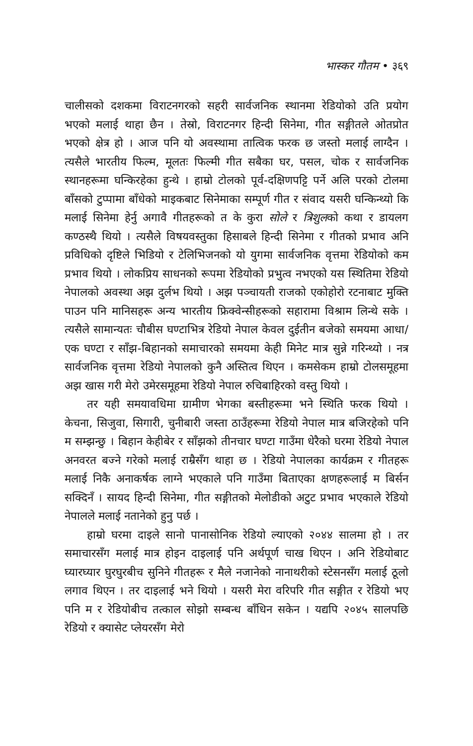भास्कर गौतम • ३६९
चालीसको दशकमा विराटनगरको सहरी सार्वजनिक स्थानमा रेडियोको उति प्रयोग भएको मलाई थाहा छैन । तेस्रो, विराटनगर हिन्दी सिनेमा, गीत सङ्गीतले ओतप्रोत भएको क्षेत्र हो । आज पनि यो अवस्थामा तात्विक फरक छ जस्तो मलाई लाग्दैन । त्यसैले भारतीय फिल्म, मूलतः फिल्मी गीत सबैका घर, पसल, चोक र सार्वजनिक स्थानहरूमा घन्किरहेका हुन्थे । हाम्रो टोलको पूर्व-दक्षिणपट्टि पर्ने अलि परको टोलमा बाँसको टुप्पामा बाँधेको माइकबाट सिनेमाका सम्पूर्ण गीत र संवाद यसरी घन्किन्थ्यो कि मलाई सिनेमा हेर्नु अगावै गीतहरूको त के कुरा सोले र त्रिशुलको कथा र डायलग कण्ठस्थै थियो । त्यसैले विषयवस्तुका हिसाबले हिन्दी सिनेमा र गीतको प्रभाव अनि प्रविधिको दृष्टिले भिडियो र टेलिभिजनको यो युगमा सार्वजनिक वृत्तमा रेडियोको कम प्रभाव थियो । लोकप्रिय साधनको रूपमा रेडियोको प्रभुत्व नभएको यस स्थितिमा रेडियो नेपालको अवस्था अझ दुर्लभ थियो । अझ पञ्चायती राजको एकोहोरो रटनाबाट मुक्ति पाउन पनि मानिसहरू अन्य भारतीय फ्रिक्वेन्सीहरूको सहारामा विश्राम लिन्थे सके । त्यसैले सामान्यतः चौबीस घण्टाभित्र रेडियो नेपाल केवल दुईतीन बजेको समयमा आधा/एक घण्टा र साँझ-बिहानको समाचारको समयमा केही मिनेट मात्र सुन्ने गरिन्थ्यो । नत्र सार्वजनिक वृत्तमा रेडियो नेपालको कुनै अस्तित्व थिएन । कमसेकम हाम्रो टोलसमूहमा अझ खास गरी मेरो उमेरसमूहमा रेडियो नेपाल रुचिबाहिरको वस्तु थियो ।
तर यही समयावधिमा ग्रामीण भेगका बस्तीहरूमा भने स्थिति फरक थियो । केचना, सिजुवा, सिगारी, चुनीबारी जस्ता ठाउँहरूमा रेडियो नेपाल मात्र बजिरहेको पनि म सम्झन्छु । बिहान केहीबेर र साँझको तीनचार घण्टा गाउँमा धेरैको घरमा रेडियो नेपाल अनवरत बज्ने गरेको मलाई राम्रैसँग थाहा छ । रेडियो नेपालका कार्यक्रम र गीतहरू मलाई निकै अनाकर्षक लाग्ने भएकाले पनि गाउँमा बिताएका क्षणहरूलाई म बिर्सन सक्दिनँ । सायद हिन्दी सिनेमा, गीत सङ्गीतको मेलोडीको अटुट प्रभाव भएकाले रेडियो नेपालले मलाई नतानेको हुनु पर्छ ।
हाम्रो घरमा दाइले सानो पानासोनिक रेडियो ल्याएको २०४४ सालमा हो । तर समाचारसँग मलाई मात्र होइन दाइलाई पनि अर्थपूर्ण चाख थिएन । अनि रेडियोबाट घ्यारघ्यार घुरघुरबीच सुनिने गीतहरू र मैले नजानेको नानाथरीको स्टेसनसँग मलाई ठूलो लगाव थिएन । तर दाइलाई भने थियो । यसरी मेरा वरिपरि गीत सङ्गीत र रेडियो भए पनि म र रेडियोबीच तत्काल सोझो सम्बन्ध बाँधिन सकेन । यद्यपि २०४५ सालपछि रेडियो र क्यासेट प्लेयरसँग मेरो